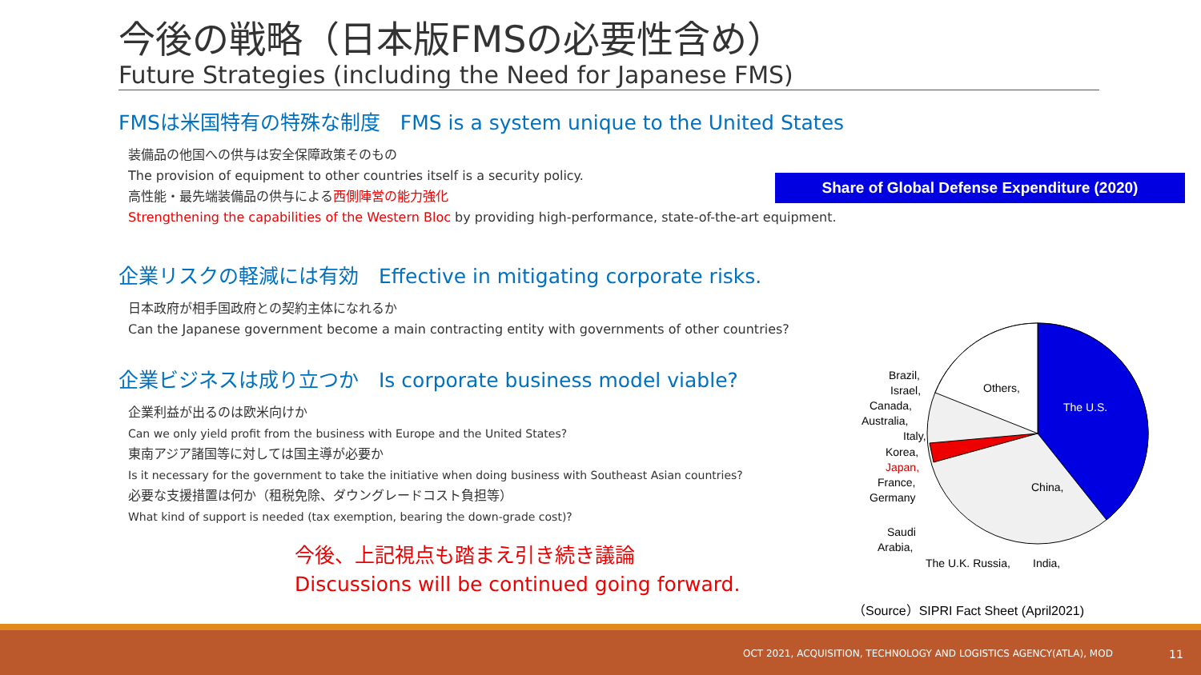今後の戦略（日本版FMSの必要性含め）
Future Strategies (including the Need for Japanese FMS)
FMSは米国特有の特殊な制度　FMS is a system unique to the United States
装備品の他国への供与は安全保障政策そのもの
The provision of equipment to other countries itself is a security policy.
高性能・最先端装備品の供与による西側陣営の能力強化
Strengthening the capabilities of the Western Bloc by providing high-performance, state-of-the-art equipment.
企業リスクの軽減には有効　Effective in mitigating corporate risks.
日本政府が相手国政府との契約主体になれるか
Can the Japanese government become a main contracting entity with governments of other countries?
企業ビジネスは成り立つか　Is corporate business model viable?
企業利益が出るのは欧米向けか
Can we only yield profit from the business with Europe and the United States?
東南アジア諸国等に対しては国主導が必要か
Is it necessary for the government to take the initiative when doing business with Southeast Asian countries?
必要な支援措置は何か（租税免除、ダウングレードコスト負担等）
What kind of support is needed (tax exemption, bearing the down-grade cost)?
今後、上記視点も踏まえ引き続き議論
Discussions will be continued going forward.
Share of Global Defense Expenditure (2020)
The U.S.
Others,
China,
Brazil,
Israel,
Canada,
Australia,
Italy,
Korea,
Japan,
France,
Germany
Saudi
Arabia,
The U.K. Russia,
India,
（Source）SIPRI Fact Sheet (April2021)
OCT 2021, ACQUISITION, TECHNOLOGY AND LOGISTICS AGENCY(ATLA), MOD 11